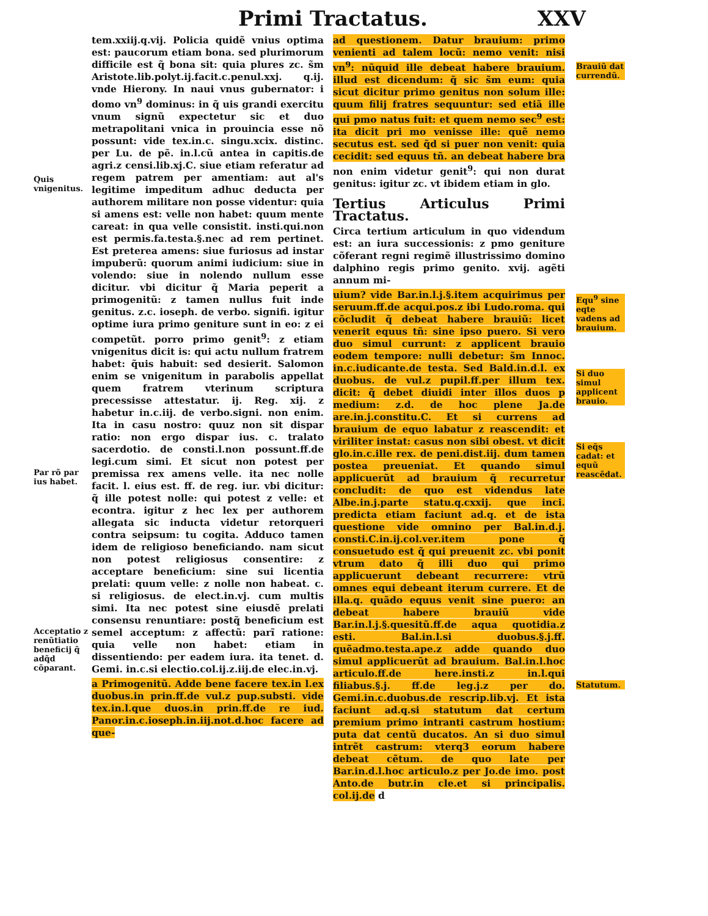Primi Tractatus. XXV
Quis vnigenitus.
Par rõ par ius habet.
Acceptatio z renũtiatio beneficij q̃ adq̃d cõparant.
tem.xxiij.q.vij. Policia quidẽ vnius optima est: paucorum etiam bona. sed plurimorum difficile est q̃ bona sit: quia plures zc. s̃m Aristote.lib.polyt.ij.facit.c.penul.xxj. q.ij. vnde Hierony. In naui vnus gubernator: i domo vn<sup>9</sup> dominus: in q̃ uis grandi exercitu vnum signũ expectetur sic et duo metrapolitani vnica in prouincia esse nõ possunt: vide tex.in.c. singu.xcix. distinc. per Lu. de pẽ. in.l.cũ antea in capitis.de agri.z censi.lib.xj.C. siue etiam referatur ad regem patrem per amentiam: aut al's legitime impeditum adhuc deducta per authorem militare non posse videntur: quia si amens est: velle non habet: quum mente careat: in qua velle consistit. insti.qui.non est permis.fa.testa.§.nec ad rem pertinet. Est preterea amens: siue furiosus ad instar impuberũ: quorum animi iudicium: siue in volendo: siue in nolendo nullum esse dicitur. vbi dicitur q̃ Maria peperit a primogenitũ: z tamen nullus fuit inde genitus. z.c. ioseph. de verbo. signifi. igitur optime iura primo geniture sunt in eo: z ei competũt. porro primo genit<sup>9</sup>: z etiam vnigenitus dicit is: qui actu nullum fratrem habet: q̃uis habuit: sed desierit. Salomon enim se vnigenitum in parabolis appellat quem fratrem vterinum scriptura precessisse attestatur. ij. Reg. xij. z habetur in.c.iij. de verbo.signi. non enim. Ita in casu nostro: quuz non sit dispar ratio: non ergo dispar ius. c. tralato sacerdotio. de consti.l.non possunt.ff.de legi.cum simi. Et sicut non potest per premissa rex amens velle. ita nec nolle facit. l. eius est. ff. de reg. iur. vbi dicitur: q̃ ille potest nolle: qui potest z velle: et econtra. igitur z hec lex per authorem allegata sic inducta videtur retorqueri contra seipsum: tu cogita. Adduco tamen idem de religioso beneficiando. nam sicut non potest religiosus consentire: z acceptare beneficium: sine sui licentia prelati: quum velle: z nolle non habeat. c. si religiosus. de elect.in.vj. cum multis simi. Ita nec potest sine eiusdẽ prelati consensu renuntiare: postq̃ beneficium est semel acceptum: z affectũ: parĩ ratione: quia velle non habet: etiam in dissentiendo: per eadem iura. ita tenet. d. Gemi. in.c.si electio.col.ij.z.iij.de elec.in.vj.
a Primogenitũ. Adde bene facere tex.in l.ex duobus.in prin.ff.de vul.z pup.substi. vide tex.in.l.que duos.in prin.ff.de re iud. Panor.in.c.ioseph.in.iij.not.d.hoc facere ad que-
ad questionem. Datur brauium: primo venienti ad talem locũ: nemo venit: nisi vn<sup>9</sup>: nũquid ille debeat habere brauium. illud est dicendum: q̃ sic s̃m eum: quia sicut dicitur primo genitus non solum ille: quum filij fratres sequuntur: sed etiã ille qui pmo natus fuit: et quem nemo sec<sup>9</sup> est: ita dicit pri mo venisse ille: quẽ nemo secutus est. sed q̃d si puer non venit: quia cecidit: sed equus tñ. an debeat habere bra non enim videtur genit<sup>9</sup>: qui non durat genitus: igitur zc. vt ibidem etiam in glo.
Tertius Articulus Primi Tractatus.
Circa tertium articulum in quo videndum est: an iura successionis: z pmo geniture cõferant regni regimẽ illustrissimo domino dalphino regis primo genito. xvij. agẽti annum mi-
uium? vide Bar.in.l.j.§.item acquirimus per seruum.ff.de acqui.pos.z ibi Ludo.roma. qui cõcludit q̃ debeat habere brauiũ: licet venerit equus tñ: sine ipso puero. Si vero duo simul currunt: z applicent brauio eodem tempore: nulli debetur: s̃m Innoc. in.c.iudicante.de testa. Sed Bald.in.d.l. ex duobus. de vul.z pupil.ff.per illum tex. dicit: q̃ debet diuidi inter illos duos p medium: z.d. de hoc plene Ja.de are.in.j.constitu.C. Et si currens ad brauium de equo labatur z reascendit: et viriliter instat: casus non sibi obest. vt dicit glo.in.c.ille rex. de peni.dist.iij. dum tamen postea preueniat. Et quando simul applicuerũt ad brauium q̃ recurretur concludit: de quo est videndus late Albe.in.j.parte statu.q.cxxij. que inci. predicta etiam faciunt ad.q. et de ista questione vide omnino per Bal.in.d.j. consti.C.in.ij.col.ver.item pone q̃ consuetudo est q̃ qui preuenit zc. vbi ponit vtrum dato q̃ illi duo qui primo applicuerunt debeant recurrere: vtrũ omnes equi debeant iterum currere. Et de illa.q. quãdo equus venit sine puero: an debeat habere brauiũ vide Bar.in.l.j.§.quesitũ.ff.de aqua quotidia.z esti. Bal.in.l.si duobus.§.j.ff. quẽadmo.testa.ape.z adde quando duo simul applicuerũt ad brauium. Bal.in.l.hoc articulo.ff.de here.insti.z in.l.qui filiabus.§.j. ff.de leg.j.z per do. Gemi.in.c.duobus.de rescrip.lib.vj. Et ista faciunt ad.q.si statutum dat certum premium primo intranti castrum hostium: puta dat centũ ducatos. An si duo simul intrẽt castrum: vterq3 eorum habere debeat cẽtum. de quo late per Bar.in.d.l.hoc articulo.z per Jo.de imo. post Anto.de butr.in cle.et si principalis. col.ij.de d
Brauiũ dat currendũ.
Equ<sup>9</sup> sine eqte vadens ad brauium.
Si duo simul applicent brauio.
Si eq̃s cadat: et equũ reascẽdat.
Statutum.